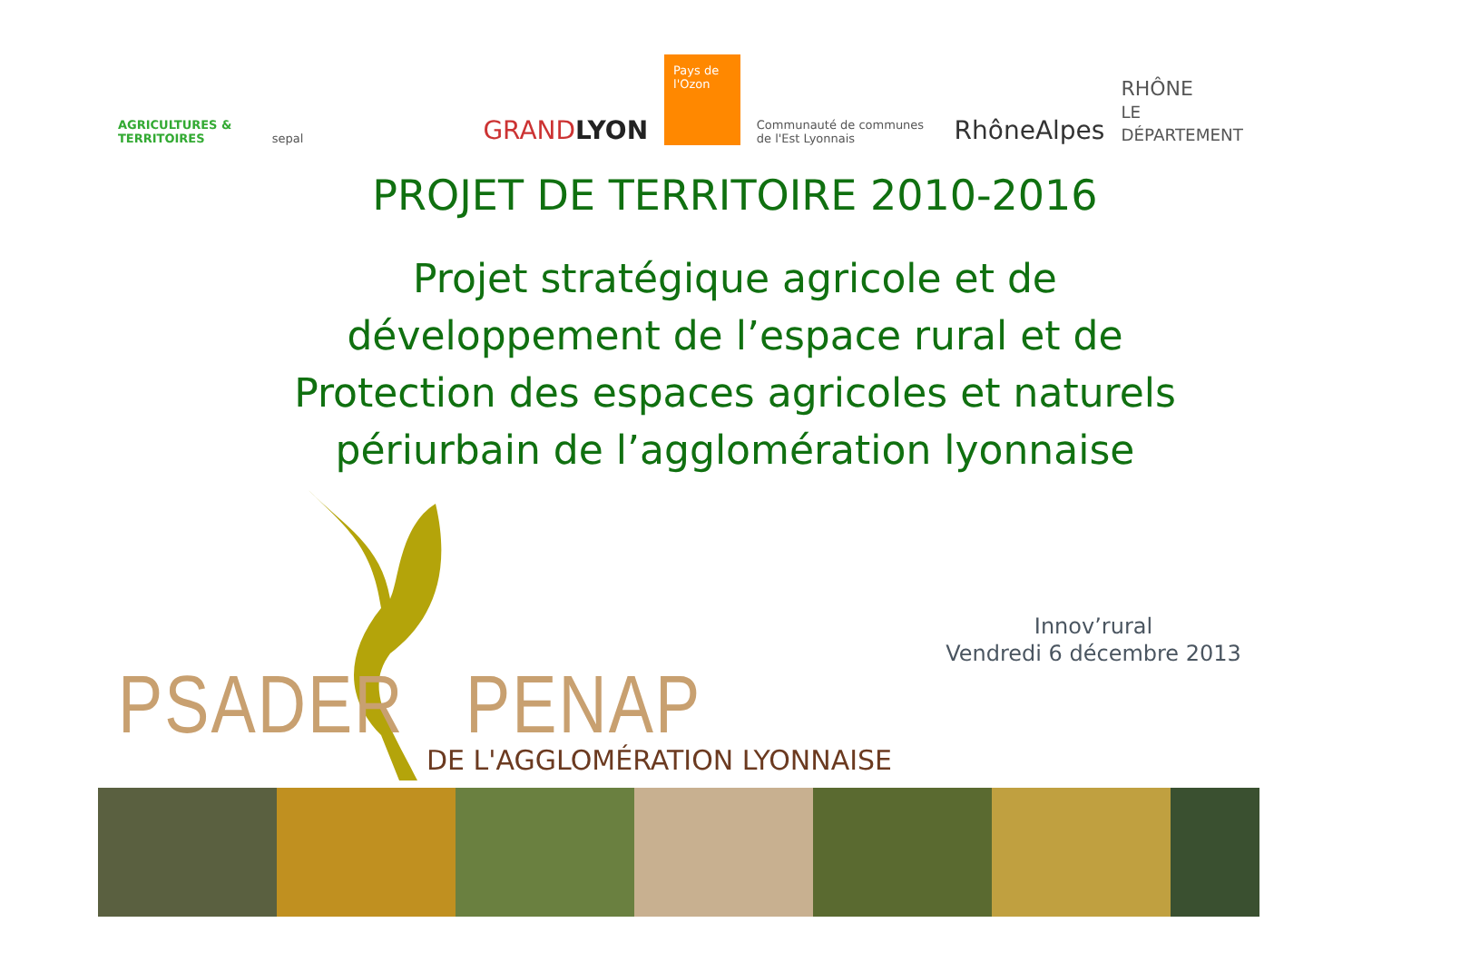AGRICULTURES & TERRITOIRES sepal GRANDLYON Pays de l'Ozon Communauté de communes de l'Est Lyonnais RhôneAlpes RHÔNE
LE DÉPARTEMENT
PROJET DE TERRITOIRE 2010-2016
Projet stratégique agricole et de
développement de l’espace rural et de
Protection des espaces agricoles et naturels
périurbain de l’agglomération lyonnaise
PSADER PENAP DE L'AGGLOMÉRATION LYONNAISE
Innov’rural
Vendredi 6 décembre 2013